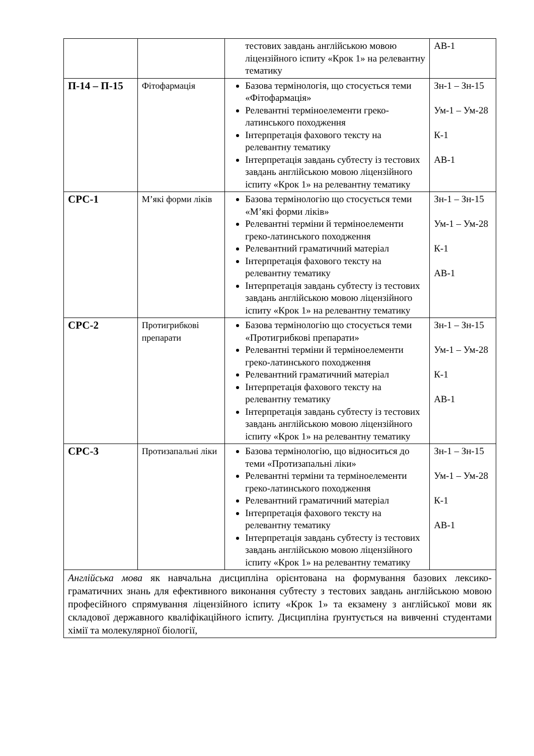| | | тестових завдань англійською мовою ліцензійного іспиту «Крок 1» на релевантну тематику | АВ-1 |
| П-14 – П-15 | Фітофармація | Базова термінологія, що стосується теми «Фітофармація» Релевантні терміноелементи греко-латинського походження Інтерпретація фахового тексту на релевантну тематику Інтерпретація завдань субтесту із тестових завдань англійською мовою ліцензійного іспиту «Крок 1» на релевантну тематику | Зн-1 – Зн-15 Ум-1 – Ум-28 К-1 АВ-1 |
| СРС-1 | М’які форми ліків | Базова термінологію що стосується теми «М’які форми ліків» Релевантні терміни й терміноелементи греко-латинського походження Релевантний граматичний матеріал Інтерпретація фахового тексту на релевантну тематику Інтерпретація завдань субтесту із тестових завдань англійською мовою ліцензійного іспиту «Крок 1» на релевантну тематику | Зн-1 – Зн-15 Ум-1 – Ум-28 К-1 АВ-1 |
| СРС-2 | Протигрибкові препарати | Базова термінологію що стосується теми «Протигрибкові препарати» Релевантні терміни й терміноелементи греко-латинського походження Релевантний граматичний матеріал Інтерпретація фахового тексту на релевантну тематику Інтерпретація завдань субтесту із тестових завдань англійською мовою ліцензійного іспиту «Крок 1» на релевантну тематику | Зн-1 – Зн-15 Ум-1 – Ум-28 К-1 АВ-1 |
| СРС-3 | Протизапальні ліки | Базова термінологію, що відноситься до теми «Протизапальні ліки» Релевантні терміни та терміноелементи греко-латинського походження Релевантний граматичний матеріал Інтерпретація фахового тексту на релевантну тематику Інтерпретація завдань субтесту із тестових завдань англійською мовою ліцензійного іспиту «Крок 1» на релевантну тематику | Зн-1 – Зн-15 Ум-1 – Ум-28 К-1 АВ-1 |
| Англійська мова як навчальна дисципліна орієнтована на формування базових лексико-граматичних знань для ефективного виконання субтесту з тестових завдань англійською мовою професійного спрямування ліцензійного іспиту «Крок 1» та екзамену з англійської мови як складової державного кваліфікаційного іспиту. Дисципліна ґрунтується на вивченні студентами хімії та молекулярної біології, | | | |